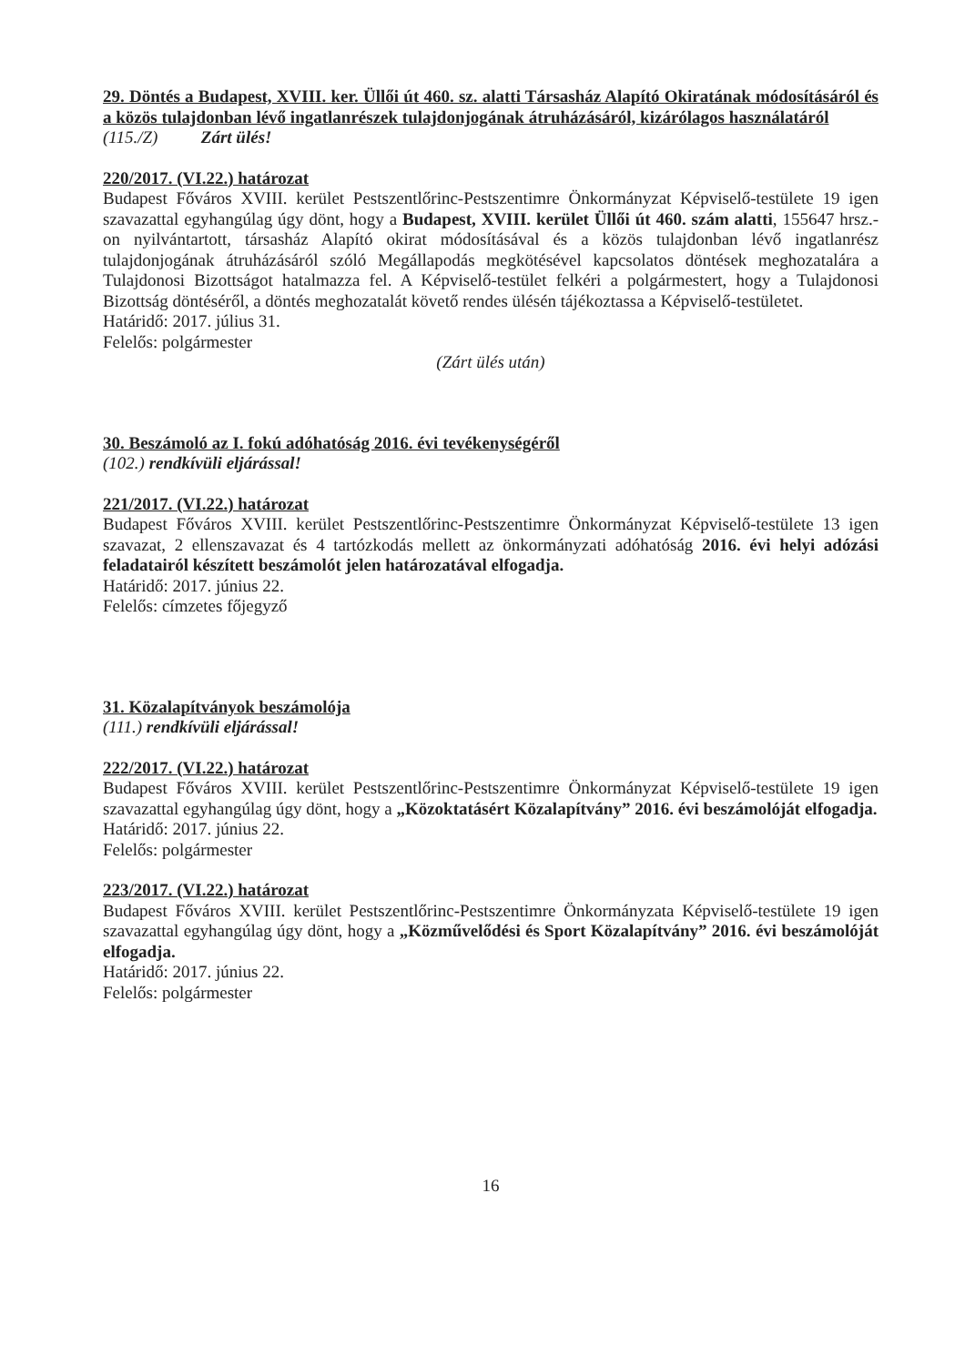29. Döntés a Budapest, XVIII. ker. Üllői út 460. sz. alatti Társasház Alapító Okiratának módosításáról és a közös tulajdonban lévő ingatlanrészek tulajdonjogának átruházásáról, kizárólagos használatáról
(115./Z) Zárt ülés!
220/2017. (VI.22.) határozat
Budapest Főváros XVIII. kerület Pestszentlőrinc-Pestszentimre Önkormányzat Képviselő-testülete 19 igen szavazattal egyhangúlag úgy dönt, hogy a Budapest, XVIII. kerület Üllői út 460. szám alatti, 155647 hrsz.-on nyilvántartott, társasház Alapító okirat módosításával és a közös tulajdonban lévő ingatlanrész tulajdonjogának átruházásáról szóló Megállapodás megkötésével kapcsolatos döntések meghozatalára a Tulajdonosi Bizottságot hatalmazza fel. A Képviselő-testület felkéri a polgármestert, hogy a Tulajdonosi Bizottság döntéséről, a döntés meghozatalát követő rendes ülésén tájékoztassa a Képviselő-testületet.
Határidő: 2017. július 31.
Felelős: polgármester
(Zárt ülés után)
30. Beszámoló az I. fokú adóhatóság 2016. évi tevékenységéről
(102.) rendkívüli eljárással!
221/2017. (VI.22.) határozat
Budapest Főváros XVIII. kerület Pestszentlőrinc-Pestszentimre Önkormányzat Képviselő-testülete 13 igen szavazat, 2 ellenszavazat és 4 tartózkodás mellett az önkormányzati adóhatóság 2016. évi helyi adózási feladatairól készített beszámolót jelen határozatával elfogadja.
Határidő: 2017. június 22.
Felelős: címzetes főjegyző
31. Közalapítványok beszámolója
(111.) rendkívüli eljárással!
222/2017. (VI.22.) határozat
Budapest Főváros XVIII. kerület Pestszentlőrinc-Pestszentimre Önkormányzat Képviselő-testülete 19 igen szavazattal egyhangúlag úgy dönt, hogy a „Közoktatásért Közalapítvány” 2016. évi beszámolóját elfogadja.
Határidő: 2017. június 22.
Felelős: polgármester
223/2017. (VI.22.) határozat
Budapest Főváros XVIII. kerület Pestszentlőrinc-Pestszentimre Önkormányzata Képviselő-testülete 19 igen szavazattal egyhangúlag úgy dönt, hogy a „Közművelődési és Sport Közalapítvány” 2016. évi beszámolóját elfogadja.
Határidő: 2017. június 22.
Felelős: polgármester
16